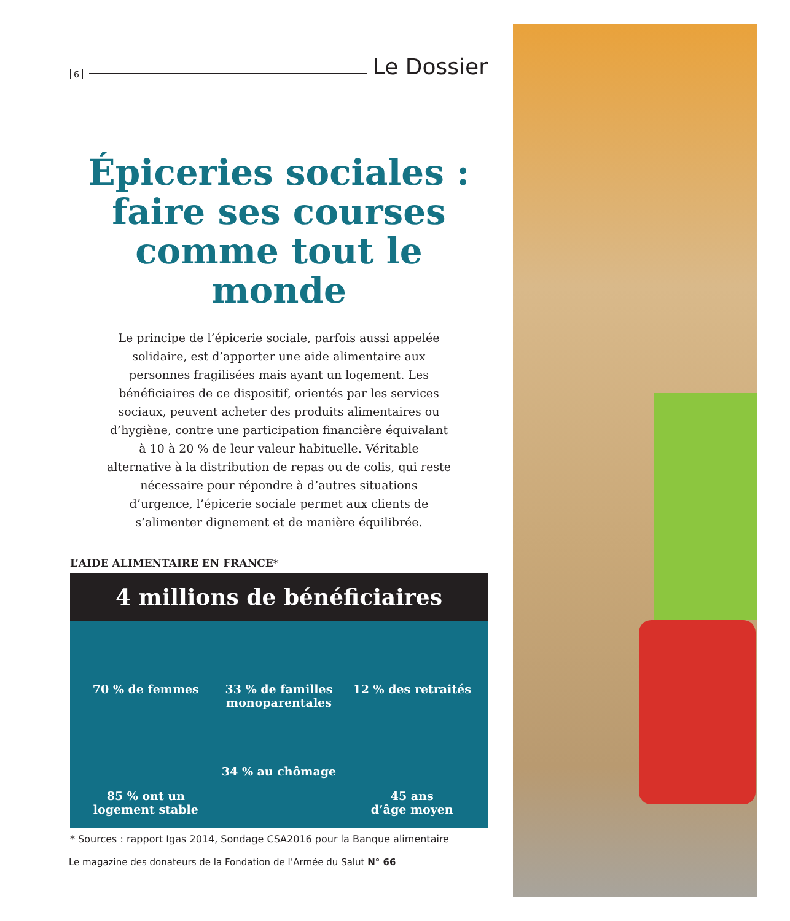6 Le Dossier
Épiceries sociales :
faire ses courses
comme tout le monde
Le principe de l’épicerie sociale, parfois aussi appelée solidaire, est d’apporter une aide alimentaire aux personnes fragilisées mais ayant un logement. Les bénéficiaires de ce dispositif, orientés par les services sociaux, peuvent acheter des produits alimentaires ou d’hygiène, contre une participation financière équivalant à 10 à 20 % de leur valeur habituelle. Véritable alternative à la distribution de repas ou de colis, qui reste nécessaire pour répondre à d’autres situations d’urgence, l’épicerie sociale permet aux clients de s’alimenter dignement et de manière équilibrée.
L’AIDE ALIMENTAIRE EN FRANCE*
4 millions de bénéficiaires
70 % de femmes
33 % de familles monoparentales
12 % des retraités
85 % ont un logement stable
34 % au chômage
45 ans
d’âge moyen
* Sources : rapport Igas 2014, Sondage CSA2016 pour la Banque alimentaire
Le magazine des donateurs de la Fondation de l’Armée du Salut N° 66